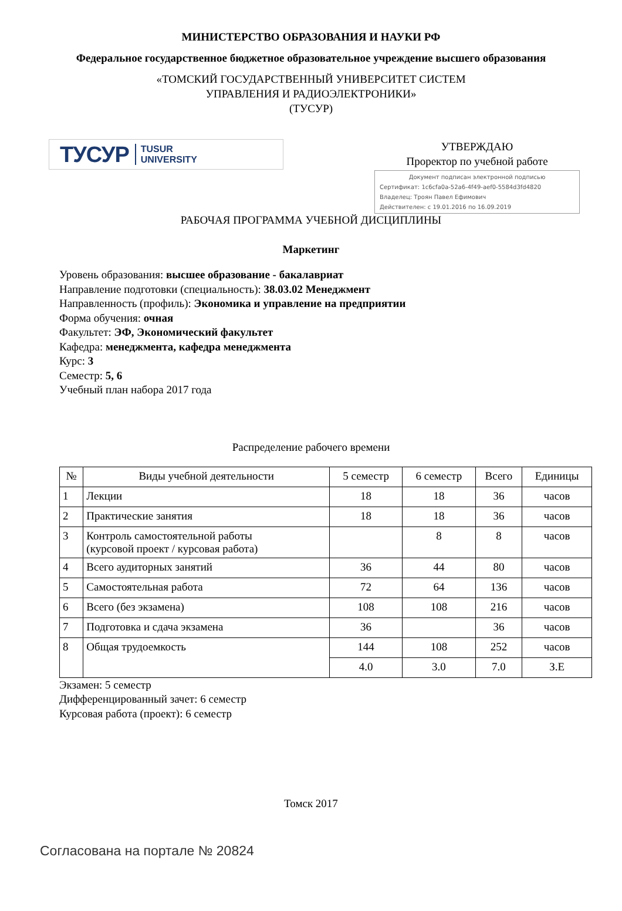МИНИСТЕРСТВО ОБРАЗОВАНИЯ И НАУКИ РФ
Федеральное государственное бюджетное образовательное учреждение высшего образования
«ТОМСКИЙ ГОСУДАРСТВЕННЫЙ УНИВЕРСИТЕТ СИСТЕМ
УПРАВЛЕНИЯ И РАДИОЭЛЕКТРОНИКИ»
(ТУСУР)
ТУСУР TUSUR
UNIVERSITY
УТВЕРЖДАЮ
Проректор по учебной работе
Документ подписан электронной подписью
Сертификат: 1c6cfa0a-52a6-4f49-aef0-5584d3fd4820
Владелец: Троян Павел Ефимович
Действителен: с 19.01.2016 по 16.09.2019
РАБОЧАЯ ПРОГРАММА УЧЕБНОЙ ДИСЦИПЛИНЫ
Маркетинг
Уровень образования: высшее образование - бакалавриат
Направление подготовки (специальность): 38.03.02 Менеджмент
Направленность (профиль): Экономика и управление на предприятии
Форма обучения: очная
Факультет: ЭФ, Экономический факультет
Кафедра: менеджмента, кафедра менеджмента
Курс: 3
Семестр: 5, 6
Учебный план набора 2017 года
Распределение рабочего времени
| № | Виды учебной деятельности | 5 семестр | 6 семестр | Всего | Единицы |
| --- | --- | --- | --- | --- | --- |
| 1 | Лекции | 18 | 18 | 36 | часов |
| 2 | Практические занятия | 18 | 18 | 36 | часов |
| 3 | Контроль самостоятельной работы (курсовой проект / курсовая работа) | | 8 | 8 | часов |
| 4 | Всего аудиторных занятий | 36 | 44 | 80 | часов |
| 5 | Самостоятельная работа | 72 | 64 | 136 | часов |
| 6 | Всего (без экзамена) | 108 | 108 | 216 | часов |
| 7 | Подготовка и сдача экзамена | 36 | | 36 | часов |
| 8 | Общая трудоемкость | 144 | 108 | 252 | часов |
| | | 4.0 | 3.0 | 7.0 | З.Е |
Экзамен: 5 семестр
Дифференцированный зачет: 6 семестр
Курсовая работа (проект): 6 семестр
Томск 2017
Согласована на портале № 20824